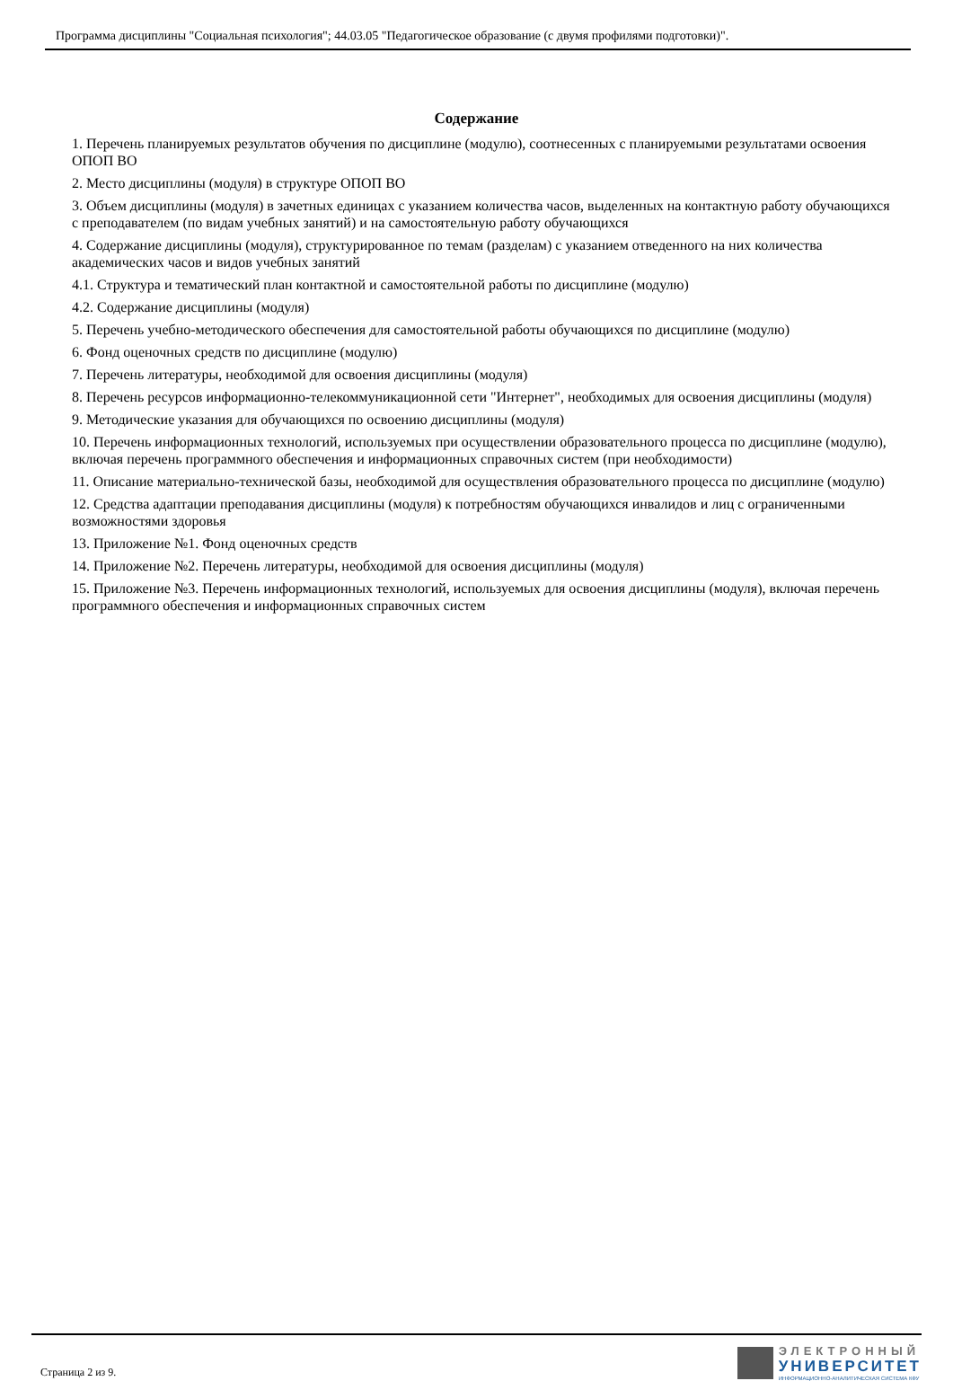Программа дисциплины "Социальная психология"; 44.03.05 "Педагогическое образование (с двумя профилями подготовки)".
Содержание
1. Перечень планируемых результатов обучения по дисциплине (модулю), соотнесенных с планируемыми результатами освоения ОПОП ВО
2. Место дисциплины (модуля) в структуре ОПОП ВО
3. Объем дисциплины (модуля) в зачетных единицах с указанием количества часов, выделенных на контактную работу обучающихся с преподавателем (по видам учебных занятий) и на самостоятельную работу обучающихся
4. Содержание дисциплины (модуля), структурированное по темам (разделам) с указанием отведенного на них количества академических часов и видов учебных занятий
4.1. Структура и тематический план контактной и самостоятельной работы по дисциплине (модулю)
4.2. Содержание дисциплины (модуля)
5. Перечень учебно-методического обеспечения для самостоятельной работы обучающихся по дисциплине (модулю)
6. Фонд оценочных средств по дисциплине (модулю)
7. Перечень литературы, необходимой для освоения дисциплины (модуля)
8. Перечень ресурсов информационно-телекоммуникационной сети "Интернет", необходимых для освоения дисциплины (модуля)
9. Методические указания для обучающихся по освоению дисциплины (модуля)
10. Перечень информационных технологий, используемых при осуществлении образовательного процесса по дисциплине (модулю), включая перечень программного обеспечения и информационных справочных систем (при необходимости)
11. Описание материально-технической базы, необходимой для осуществления образовательного процесса по дисциплине (модулю)
12. Средства адаптации преподавания дисциплины (модуля) к потребностям обучающихся инвалидов и лиц с ограниченными возможностями здоровья
13. Приложение №1. Фонд оценочных средств
14. Приложение №2. Перечень литературы, необходимой для освоения дисциплины (модуля)
15. Приложение №3. Перечень информационных технологий, используемых для освоения дисциплины (модуля), включая перечень программного обеспечения и информационных справочных систем
Страница 2 из 9.
ЭЛЕКТРОННЫЙ
УНИВЕРСИТЕТ
ИНФОРМАЦИОННО-АНАЛИТИЧЕСКАЯ СИСТЕМА КФУ